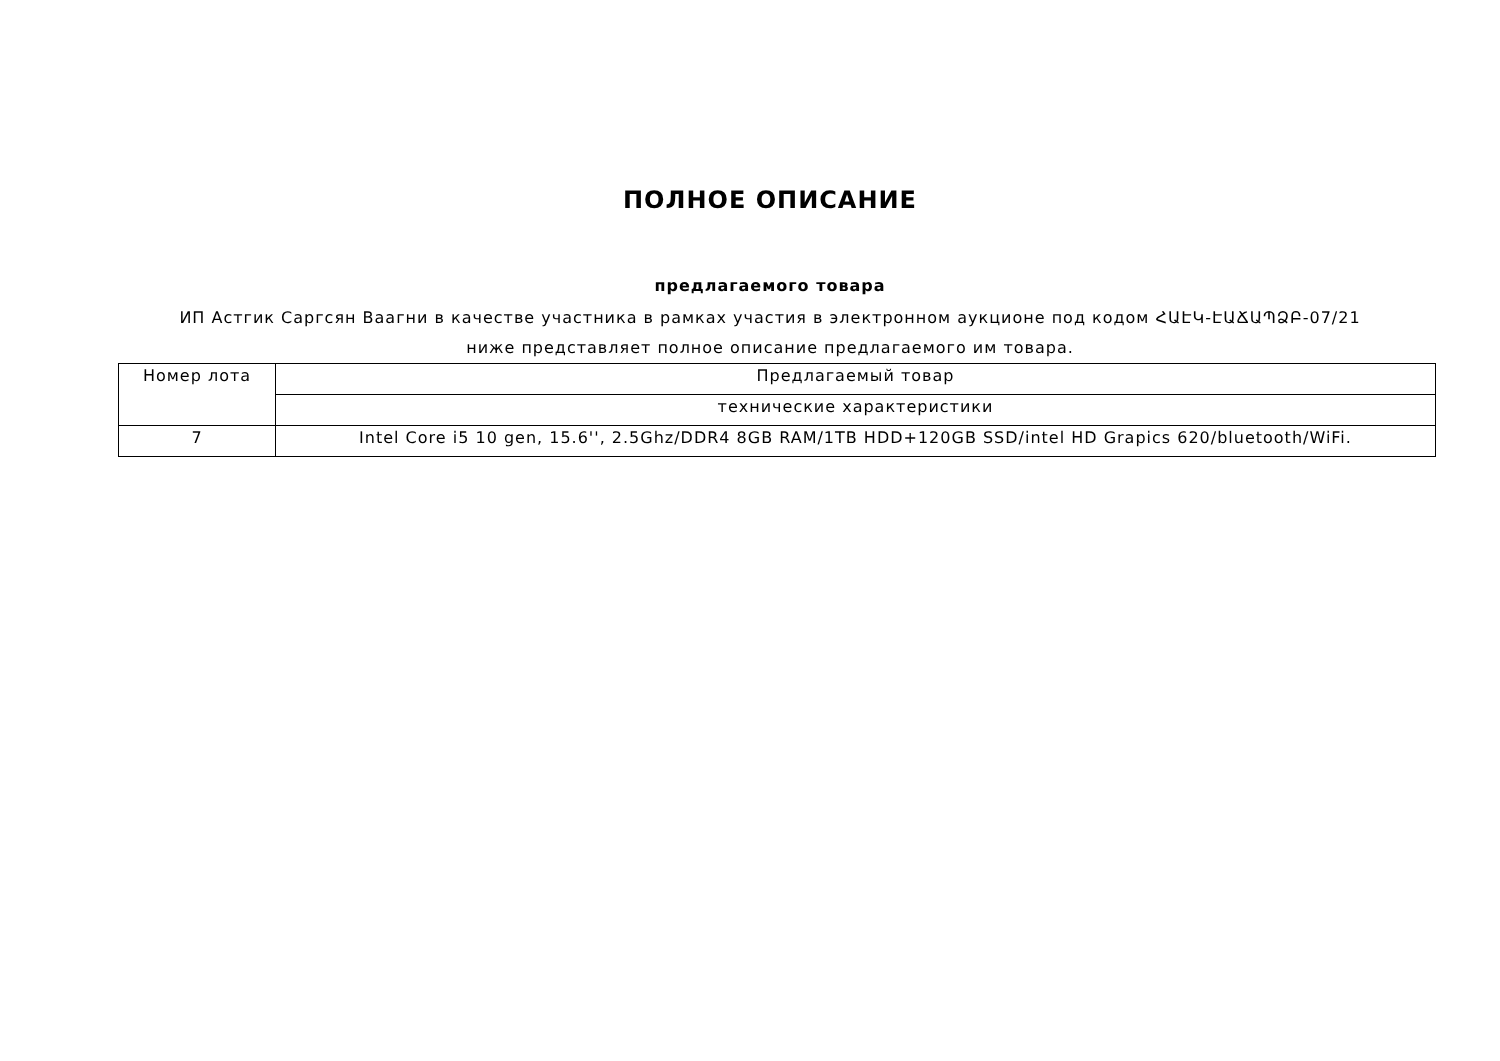ПОЛНОЕ ОПИСАНИЕ
предлагаемого товара
ИП Астгик Саргсян Ваагни в качестве участника в рамках участия в электронном аукционе под кодом ՀԱԷԿ-ԷԱՃԱՊՁԲ-07/21
ниже представляет полное описание предлагаемого им товара.
| Номер лота | Предлагаемый товар |
| | технические характеристики |
| 7 | Intel Core i5 10 gen, 15.6'', 2.5Ghz/DDR4 8GB RAM/1TB HDD+120GB SSD/intel HD Grapics 620/bluetooth/WiFi. |